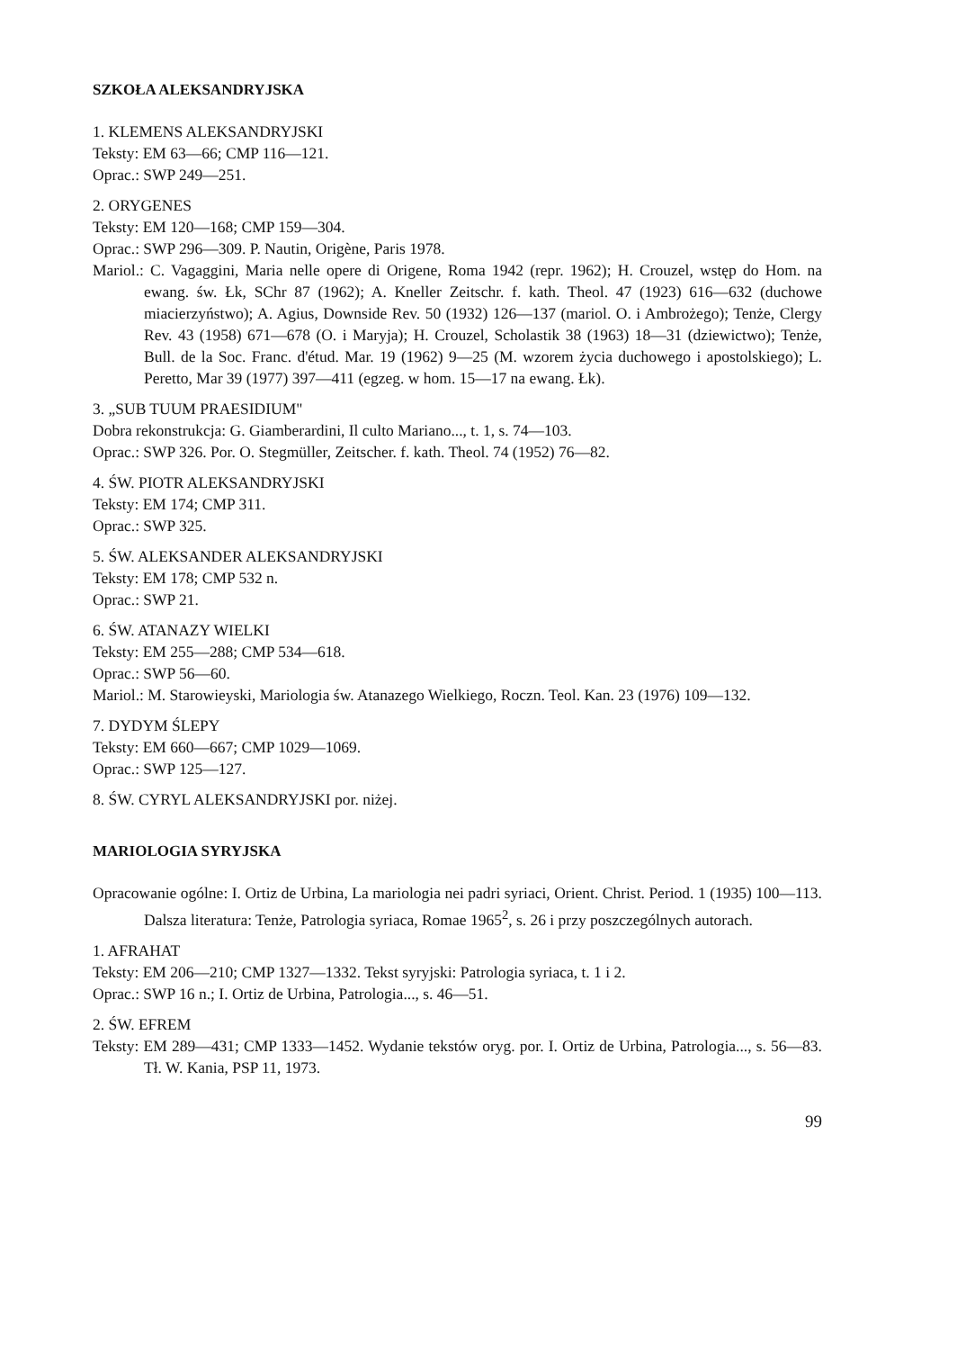SZKOŁA ALEKSANDRYJSKA
1. KLEMENS ALEKSANDRYJSKI
Teksty: EM 63—66; CMP 116—121.
Oprac.: SWP 249—251.
2. ORYGENES
Teksty: EM 120—168; CMP 159—304.
Oprac.: SWP 296—309. P. Nautin, Origène, Paris 1978.
Mariol.: C. Vagaggini, Maria nelle opere di Origene, Roma 1942 (repr. 1962); H. Crouzel, wstęp do Hom. na ewang. św. Łk, SChr 87 (1962); A. Kneller Zeitschr. f. kath. Theol. 47 (1923) 616—632 (duchowe miacierzyństwo); A. Agius, Downside Rev. 50 (1932) 126—137 (mariol. O. i Ambrożego); Tenże, Clergy Rev. 43 (1958) 671—678 (O. i Maryja); H. Crouzel, Scholastik 38 (1963) 18—31 (dziewictwo); Tenże, Bull. de la Soc. Franc. d'étud. Mar. 19 (1962) 9—25 (M. wzorem życia duchowego i apostolskiego); L. Peretto, Mar 39 (1977) 397—411 (egzeg. w hom. 15—17 na ewang. Łk).
3. „SUB TUUM PRAESIDIUM"
Dobra rekonstrukcja: G. Giamberardini, Il culto Mariano..., t. 1, s. 74—103.
Oprac.: SWP 326. Por. O. Stegmüller, Zeitscher. f. kath. Theol. 74 (1952) 76—82.
4. ŚW. PIOTR ALEKSANDRYJSKI
Teksty: EM 174; CMP 311.
Oprac.: SWP 325.
5. ŚW. ALEKSANDER ALEKSANDRYJSKI
Teksty: EM 178; CMP 532 n.
Oprac.: SWP 21.
6. ŚW. ATANAZY WIELKI
Teksty: EM 255—288; CMP 534—618.
Oprac.: SWP 56—60.
Mariol.: M. Starowieyski, Mariologia św. Atanazego Wielkiego, Roczn. Teol. Kan. 23 (1976) 109—132.
7. DYDYM ŚLEPY
Teksty: EM 660—667; CMP 1029—1069.
Oprac.: SWP 125—127.
8. ŚW. CYRYL ALEKSANDRYJSKI por. niżej.
MARIOLOGIA SYRYJSKA
Opracowanie ogólne: I. Ortiz de Urbina, La mariologia nei padri syriaci, Orient. Christ. Period. 1 (1935) 100—113. Dalsza literatura: Tenże, Patrologia syriaca, Romae 1965<sup>2</sup>, s. 26 i przy poszczególnych autorach.
1. AFRAHAT
Teksty: EM 206—210; CMP 1327—1332. Tekst syryjski: Patrologia syriaca, t. 1 i 2.
Oprac.: SWP 16 n.; I. Ortiz de Urbina, Patrologia..., s. 46—51.
2. ŚW. EFREM
Teksty: EM 289—431; CMP 1333—1452. Wydanie tekstów oryg. por. I. Ortiz de Urbina, Patrologia..., s. 56—83. Tł. W. Kania, PSP 11, 1973.
99